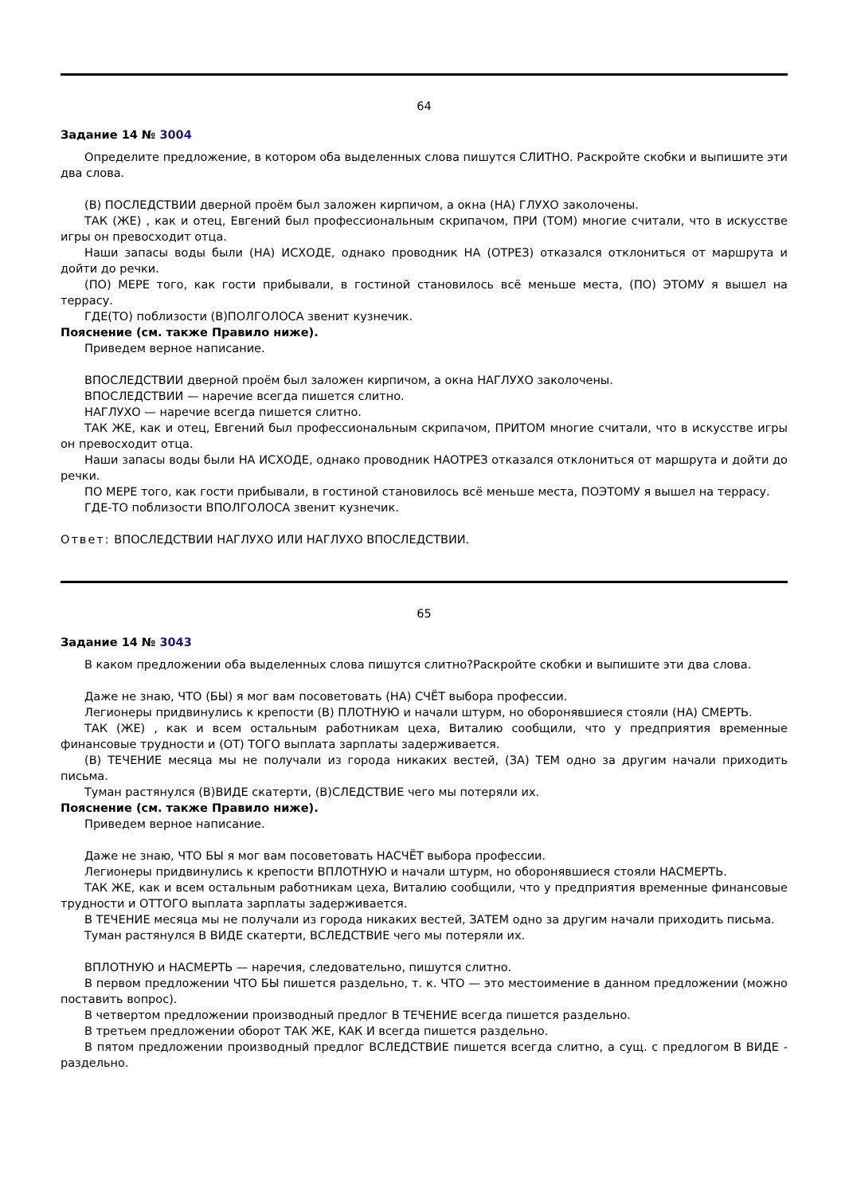64
Задание 14 № 3004
Определите предложение, в котором оба выделенных слова пишутся СЛИТНО. Раскройте скобки и выпишите эти два слова.
(В) ПОСЛЕДСТВИИ дверной проём был заложен кирпичом, а окна (НА) ГЛУХО заколочены.
ТАК (ЖЕ) , как и отец, Евгений был профессиональным скрипачом, ПРИ (ТОМ) многие считали, что в искусстве игры он превосходит отца.
Наши запасы воды были (НА) ИСХОДЕ, однако проводник НА (ОТРЕЗ) отказался отклониться от маршрута и дойти до речки.
(ПО) МЕРЕ того, как гости прибывали, в гостиной становилось всё меньше места, (ПО) ЭТОМУ я вышел на террасу.
ГДЕ(ТО) поблизости (В)ПОЛГОЛОСА звенит кузнечик.
Пояснение (см. также Правило ниже).
Приведем верное написание.
ВПОСЛЕДСТВИИ дверной проём был заложен кирпичом, а окна НАГЛУХО заколочены.
ВПОСЛЕДСТВИИ — наречие всегда пишется слитно.
НАГЛУХО — наречие всегда пишется слитно.
ТАК ЖЕ, как и отец, Евгений был профессиональным скрипачом, ПРИТОМ многие считали, что в искусстве игры он превосходит отца.
Наши запасы воды были НА ИСХОДЕ, однако проводник НАОТРЕЗ отказался отклониться от маршрута и дойти до речки.
ПО МЕРЕ того, как гости прибывали, в гостиной становилось всё меньше места, ПОЭТОМУ я вышел на террасу.
ГДЕ-ТО поблизости ВПОЛГОЛОСА звенит кузнечик.
Ответ: ВПОСЛЕДСТВИИ НАГЛУХО ИЛИ НАГЛУХО ВПОСЛЕДСТВИИ.
65
Задание 14 № 3043
В каком предложении оба выделенных слова пишутся слитно?Раскройте скобки и выпишите эти два слова.
Даже не знаю, ЧТО (БЫ) я мог вам посоветовать (НА) СЧЁТ выбора профессии.
Легионеры придвинулись к крепости (В) ПЛОТНУЮ и начали штурм, но оборонявшиеся стояли (НА) СМЕРТЬ.
ТАК (ЖЕ) , как и всем остальным работникам цеха, Виталию сообщили, что у предприятия временные финансовые трудности и (ОТ) ТОГО выплата зарплаты задерживается.
(В) ТЕЧЕНИЕ месяца мы не получали из города никаких вестей, (ЗА) ТЕМ одно за другим начали приходить письма.
Туман растянулся (В)ВИДЕ скатерти, (В)СЛЕДСТВИЕ чего мы потеряли их.
Пояснение (см. также Правило ниже).
Приведем верное написание.
Даже не знаю, ЧТО БЫ я мог вам посоветовать НАСЧЁТ выбора профессии.
Легионеры придвинулись к крепости ВПЛОТНУЮ и начали штурм, но оборонявшиеся стояли НАСМЕРТЬ.
ТАК ЖЕ, как и всем остальным работникам цеха, Виталию сообщили, что у предприятия временные финансовые трудности и ОТТОГО выплата зарплаты задерживается.
В ТЕЧЕНИЕ месяца мы не получали из города никаких вестей, ЗАТЕМ одно за другим начали приходить письма.
Туман растянулся В ВИДЕ скатерти, ВСЛЕДСТВИЕ чего мы потеряли их.
ВПЛОТНУЮ и НАСМЕРТЬ — наречия, следовательно, пишутся слитно.
В первом предложении ЧТО БЫ пишется раздельно, т. к. ЧТО — это местоимение в данном предложении (можно поставить вопрос).
В четвертом предложении производный предлог В ТЕЧЕНИЕ всегда пишется раздельно.
В третьем предложении оборот ТАК ЖЕ, КАК И всегда пишется раздельно.
В пятом предложении производный предлог ВСЛЕДСТВИЕ пишется всегда слитно, а сущ. с предлогом В ВИДЕ - раздельно.